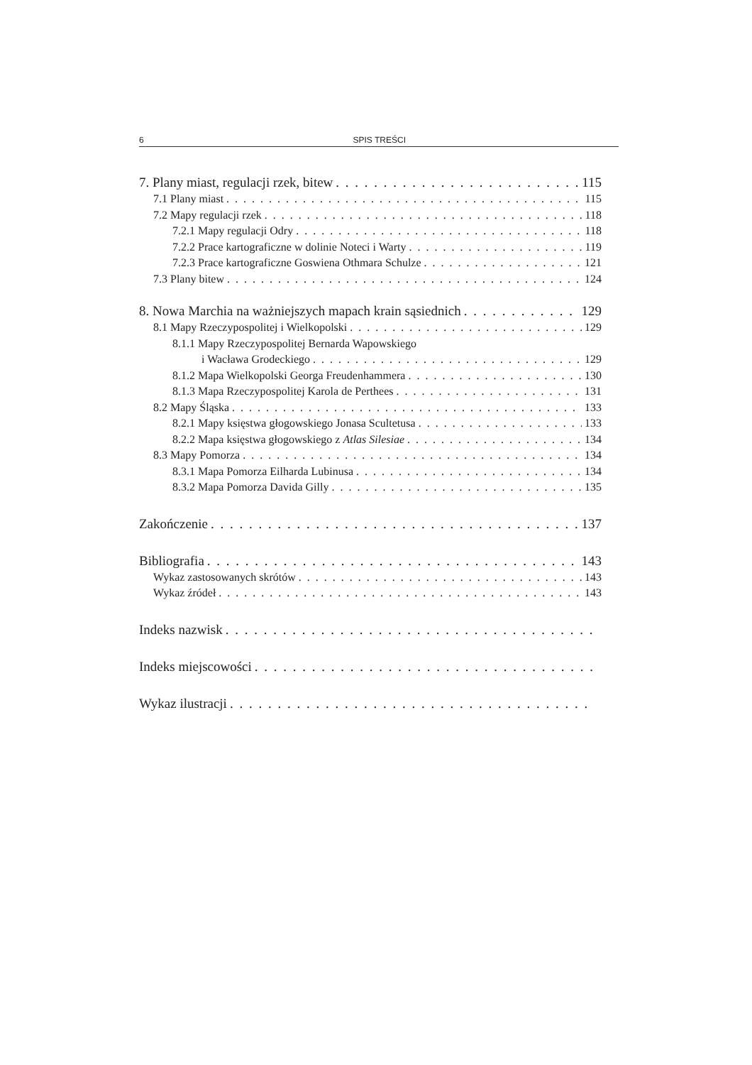6 SPIS TREŚCI
7. Plany miast, regulacji rzek, bitew 115
7.1 Plany miast 115
7.2 Mapy regulacji rzek 118
7.2.1 Mapy regulacji Odry 118
7.2.2 Prace kartograficzne w dolinie Noteci i Warty 119
7.2.3 Prace kartograficzne Goswiena Othmara Schulze 121
7.3 Plany bitew 124
8. Nowa Marchia na ważniejszych mapach krain sąsiednich 129
8.1 Mapy Rzeczypospolitej i Wielkopolski 129
8.1.1 Mapy Rzeczypospolitej Bernarda Wapowskiego
i Wacława Grodeckiego 129
8.1.2 Mapa Wielkopolski Georga Freudenhammera 130
8.1.3 Mapa Rzeczypospolitej Karola de Perthees 131
8.2 Mapy Śląska 133
8.2.1 Mapy księstwa głogowskiego Jonasa Scultetusa 133
8.2.2 Mapa księstwa głogowskiego z Atlas Silesiae 134
8.3 Mapy Pomorza 134
8.3.1 Mapa Pomorza Eilharda Lubinusa 134
8.3.2 Mapa Pomorza Davida Gilly 135
Zakończenie 137
Bibliografia 143
Wykaz zastosowanych skrótów 143
Wykaz źródeł 143
Indeks nazwisk
Indeks miejscowości
Wykaz ilustracji